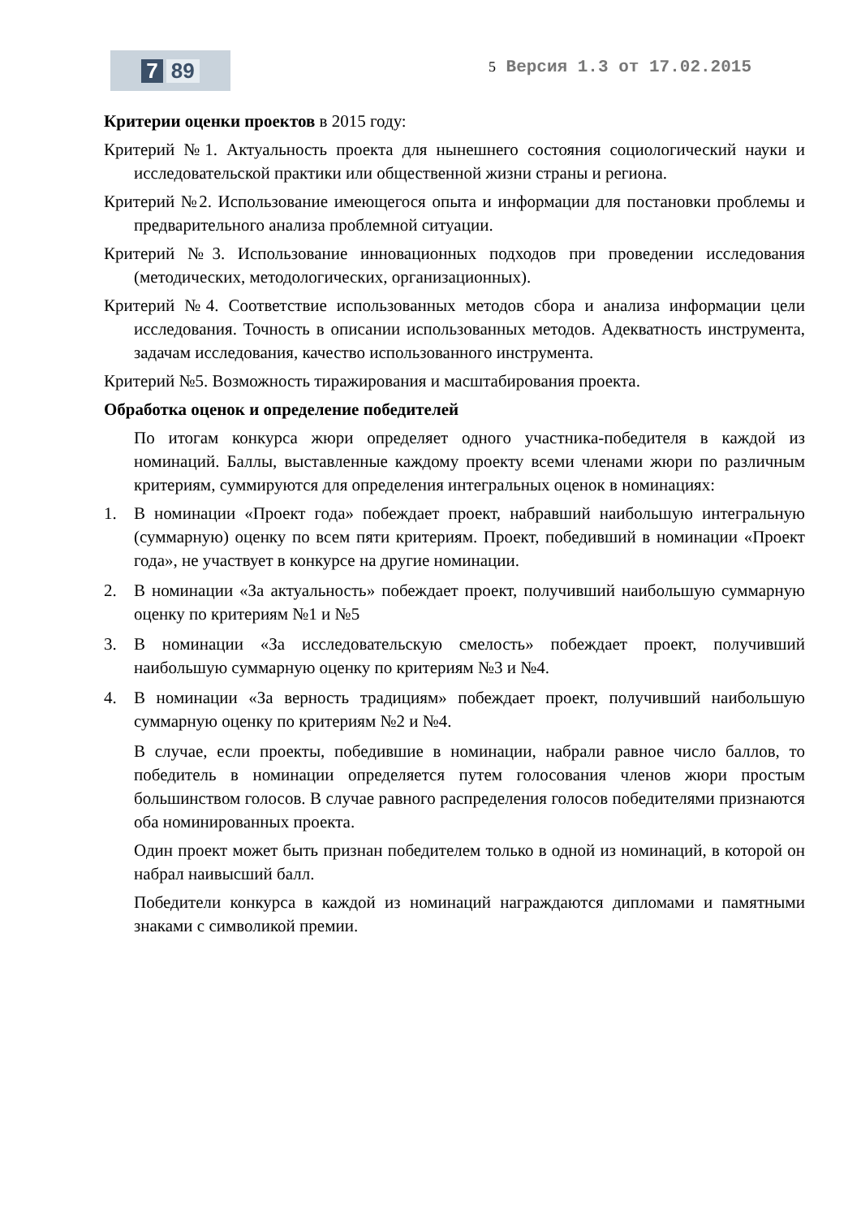7 89
5 Версия 1.3 от 17.02.2015
Критерии оценки проектов в 2015 году:
Критерий №1. Актуальность проекта для нынешнего состояния социологический науки и исследовательской практики или общественной жизни страны и региона.
Критерий №2. Использование имеющегося опыта и информации для постановки проблемы и предварительного анализа проблемной ситуации.
Критерий №3. Использование инновационных подходов при проведении исследования (методических, методологических, организационных).
Критерий №4. Соответствие использованных методов сбора и анализа информации цели исследования. Точность в описании использованных методов. Адекватность инструмента, задачам исследования, качество использованного инструмента.
Критерий №5. Возможность тиражирования и масштабирования проекта.
Обработка оценок и определение победителей
По итогам конкурса жюри определяет одного участника-победителя в каждой из номинаций. Баллы, выставленные каждому проекту всеми членами жюри по различным критериям, суммируются для определения интегральных оценок в номинациях:
1. В номинации «Проект года» побеждает проект, набравший наибольшую интегральную (суммарную) оценку по всем пяти критериям. Проект, победивший в номинации «Проект года», не участвует в конкурсе на другие номинации.
2. В номинации «За актуальность» побеждает проект, получивший наибольшую суммарную оценку по критериям №1 и №5
3. В номинации «За исследовательскую смелость» побеждает проект, получивший наибольшую суммарную оценку по критериям №3 и №4.
4. В номинации «За верность традициям» побеждает проект, получивший наибольшую суммарную оценку по критериям №2 и №4.
В случае, если проекты, победившие в номинации, набрали равное число баллов, то победитель в номинации определяется путем голосования членов жюри простым большинством голосов. В случае равного распределения голосов победителями признаются оба номинированных проекта.
Один проект может быть признан победителем только в одной из номинаций, в которой он набрал наивысший балл.
Победители конкурса в каждой из номинаций награждаются дипломами и памятными знаками с символикой премии.